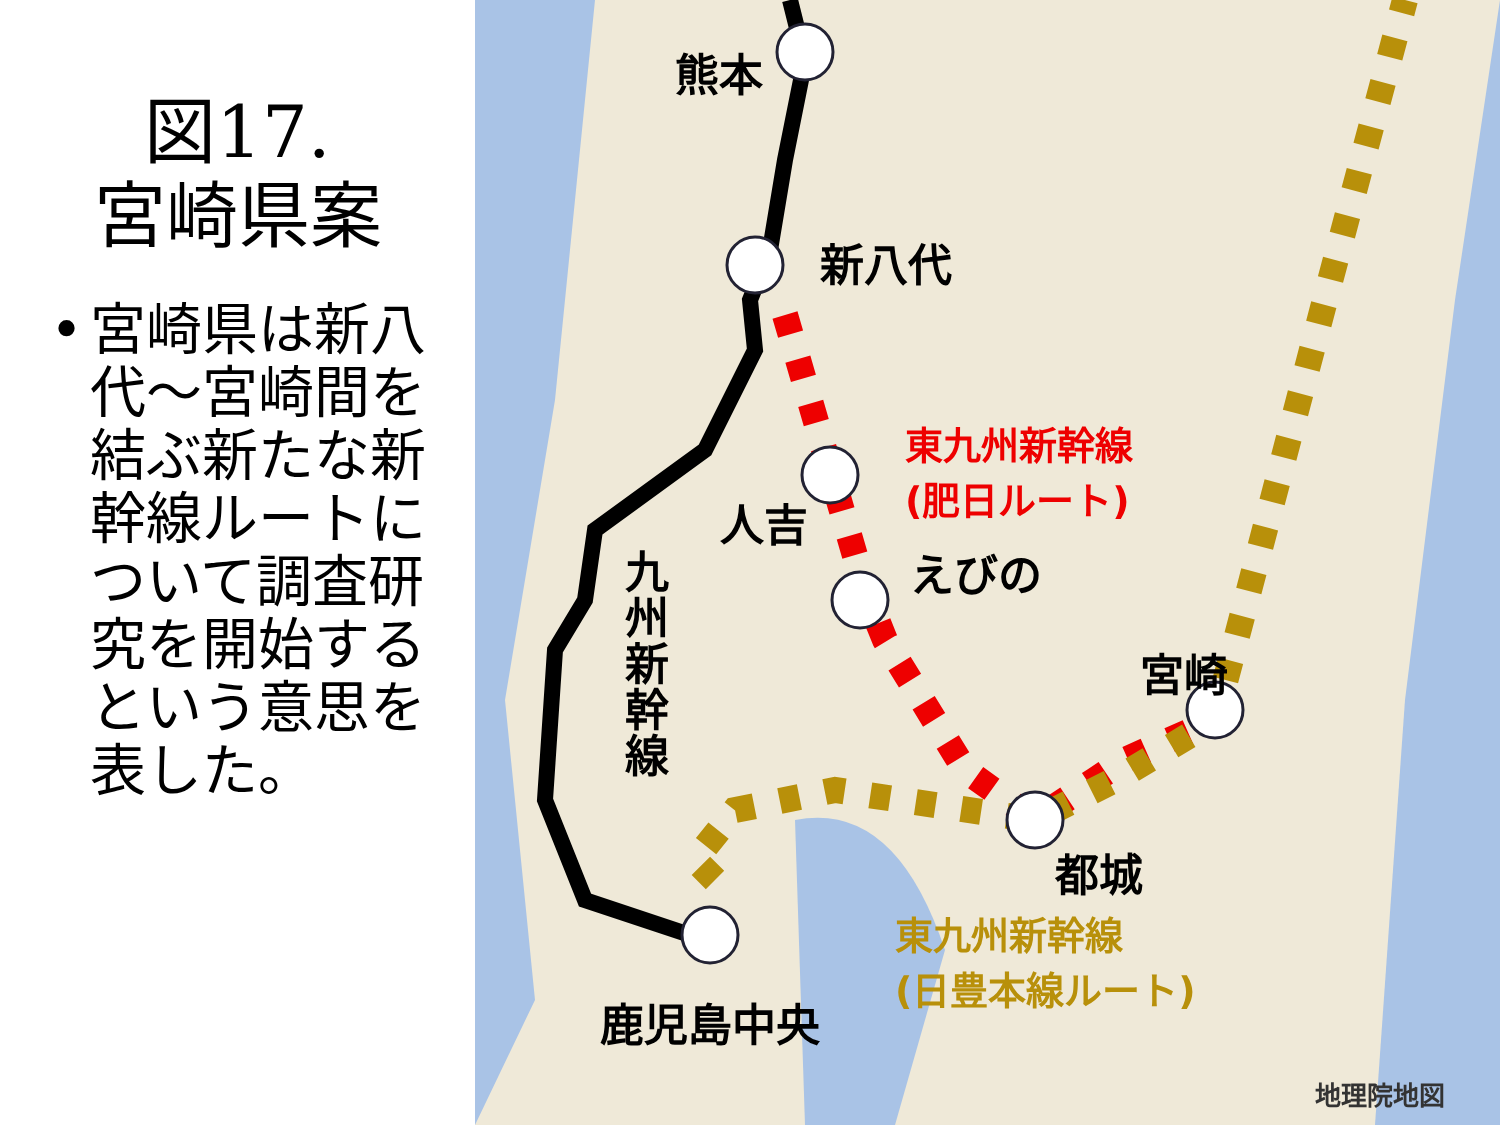図17.
宮崎県案
• 宮崎県は新八代〜宮崎間を結ぶ新たな新幹線ルートについて調査研究を開始するという意思を表した。
熊本
新八代
人吉
えびの
宮崎
都城
鹿児島中央
九州新幹線
東九州新幹線
(肥日ルート)
東九州新幹線
(日豊本線ルート)
地理院地図